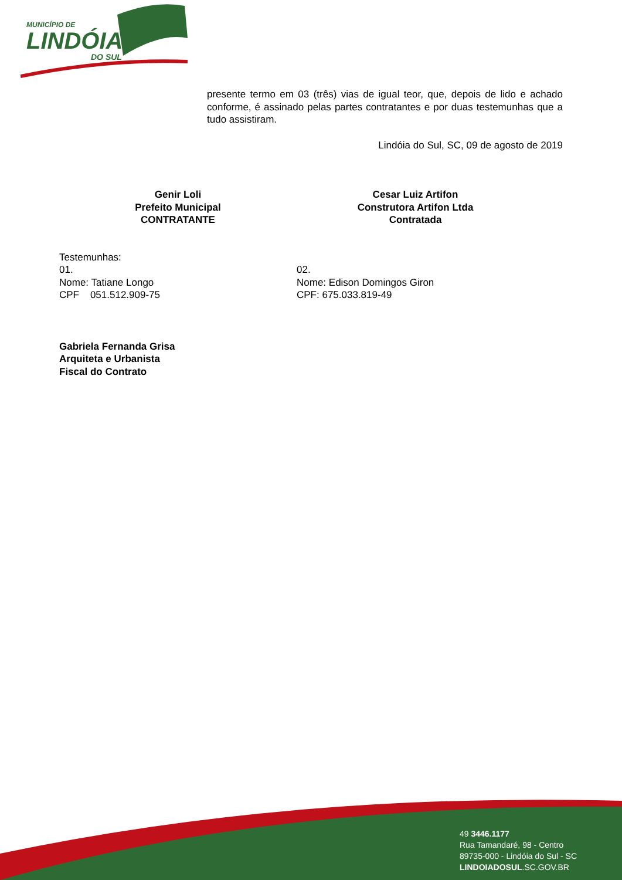MUNICÍPIO DE
LINDÓIA
DO SUL
presente termo em 03 (três) vias de igual teor, que, depois de lido e achado conforme, é assinado pelas partes contratantes e por duas testemunhas que a tudo assistiram.
Lindóia do Sul, SC, 09 de agosto de 2019
Genir Loli
Prefeito Municipal
CONTRATANTE
Cesar Luiz Artifon
Construtora Artifon Ltda
Contratada
Testemunhas:
01. 02.
Nome: Tatiane Longo Nome: Edison Domingos Giron
CPF 051.512.909-75 CPF: 675.033.819-49
Gabriela Fernanda Grisa
Arquiteta e Urbanista
Fiscal do Contrato
49 3446.1177
Rua Tamandaré, 98 - Centro
89735-000 - Lindóia do Sul - SC
LINDOIADOSUL.SC.GOV.BR